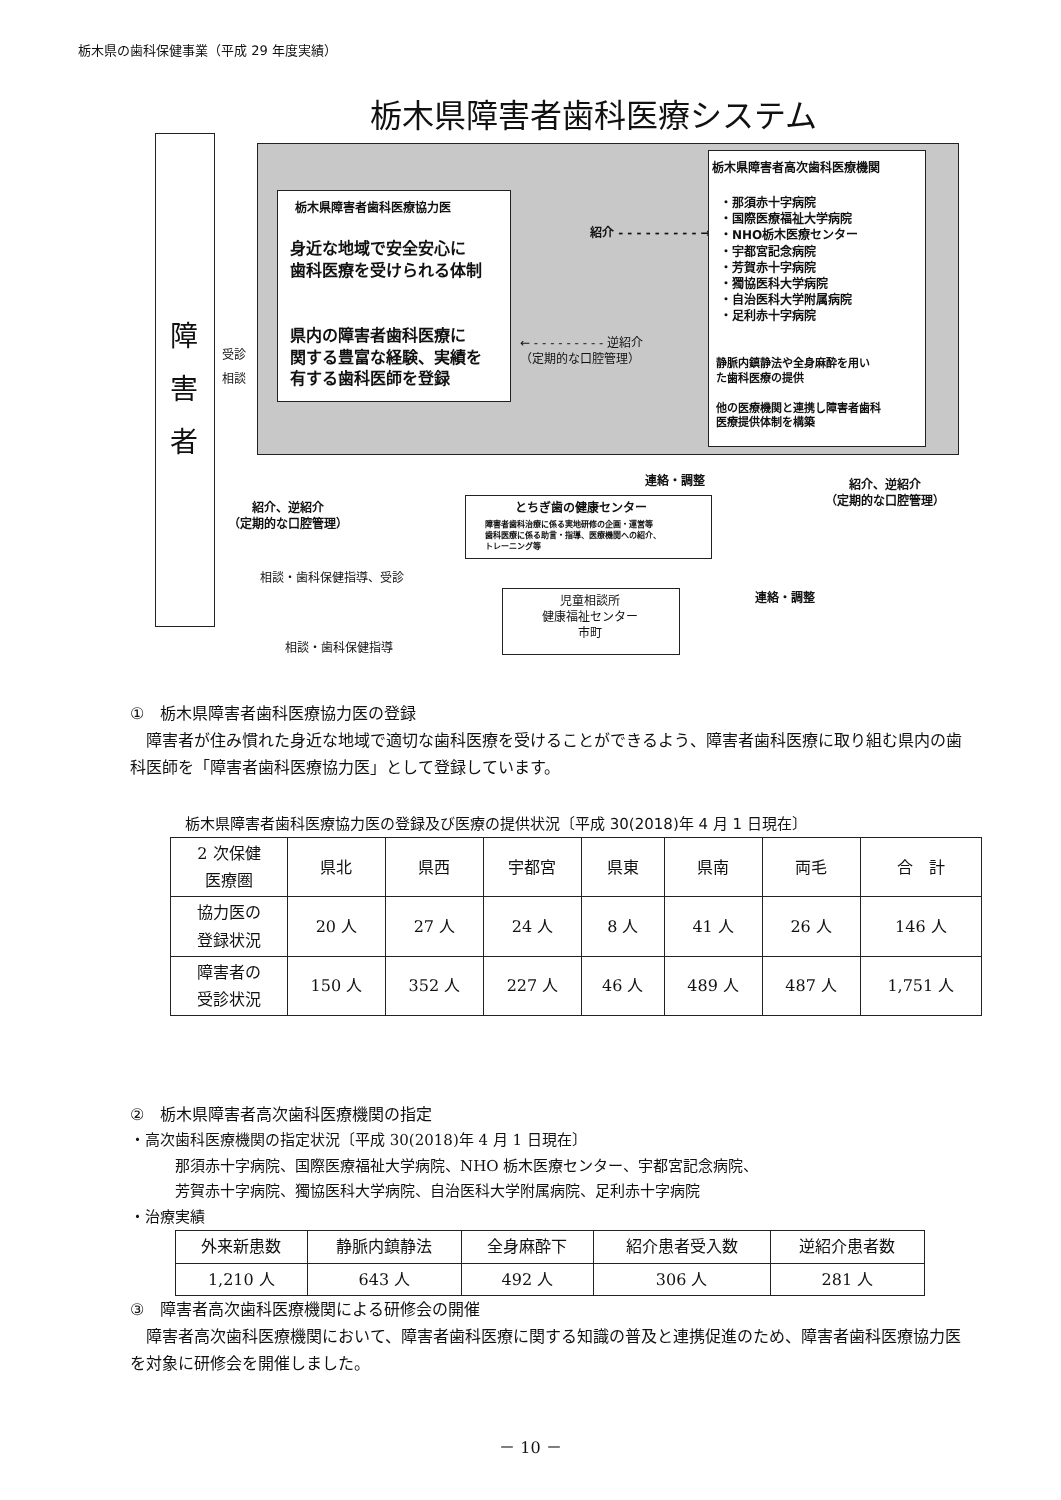栃木県の歯科保健事業（平成 29 年度実績）
栃木県障害者歯科医療システム
障
害
者
受診
相談
栃木県障害者歯科医療協力医
身近な地域で安全安心に
歯科医療を受けられる体制
県内の障害者歯科医療に
関する豊富な経験、実績を
有する歯科医師を登録
紹介 - - - - - - - - - →
← - - - - - - - - - 逆紹介
（定期的な口腔管理）
栃木県障害者高次歯科医療機関
・那須赤十字病院
・国際医療福祉大学病院
・NHO栃木医療センター
・宇都宮記念病院
・芳賀赤十字病院
・獨協医科大学病院
・自治医科大学附属病院
・足利赤十字病院
静脈内鎮静法や全身麻酔を用い
た歯科医療の提供
他の医療機関と連携し障害者歯科
医療提供体制を構築
連絡・調整
紹介、逆紹介
（定期的な口腔管理）
紹介、逆紹介
（定期的な口腔管理）
とちぎ歯の健康センター
障害者歯科治療に係る実地研修の企画・運営等
歯科医療に係る助言・指導、医療機関への紹介、
トレーニング等
相談・歯科保健指導、受診
連絡・調整
児童相談所
健康福祉センター
市町
相談・歯科保健指導
①　栃木県障害者歯科医療協力医の登録
　障害者が住み慣れた身近な地域で適切な歯科医療を受けることができるよう、障害者歯科医療に取り組む県内の歯科医師を「障害者歯科医療協力医」として登録しています。
栃木県障害者歯科医療協力医の登録及び医療の提供状況〔平成 30(2018)年 4 月 1 日現在〕
| 2 次保健 医療圏 | 県北 | 県西 | 宇都宮 | 県東 | 県南 | 両毛 | 合 計 |
| 協力医の 登録状況 | 20 人 | 27 人 | 24 人 | 8 人 | 41 人 | 26 人 | 146 人 |
| 障害者の 受診状況 | 150 人 | 352 人 | 227 人 | 46 人 | 489 人 | 487 人 | 1,751 人 |
②　栃木県障害者高次歯科医療機関の指定
・高次歯科医療機関の指定状況〔平成 30(2018)年 4 月 1 日現在〕
　　　那須赤十字病院、国際医療福祉大学病院、NHO 栃木医療センター、宇都宮記念病院、
　　　芳賀赤十字病院、獨協医科大学病院、自治医科大学附属病院、足利赤十字病院
・治療実績
| 外来新患数 | 静脈内鎮静法 | 全身麻酔下 | 紹介患者受入数 | 逆紹介患者数 |
| 1,210 人 | 643 人 | 492 人 | 306 人 | 281 人 |
③　障害者高次歯科医療機関による研修会の開催
　障害者高次歯科医療機関において、障害者歯科医療に関する知識の普及と連携促進のため、障害者歯科医療協力医を対象に研修会を開催しました。
－ 10 －